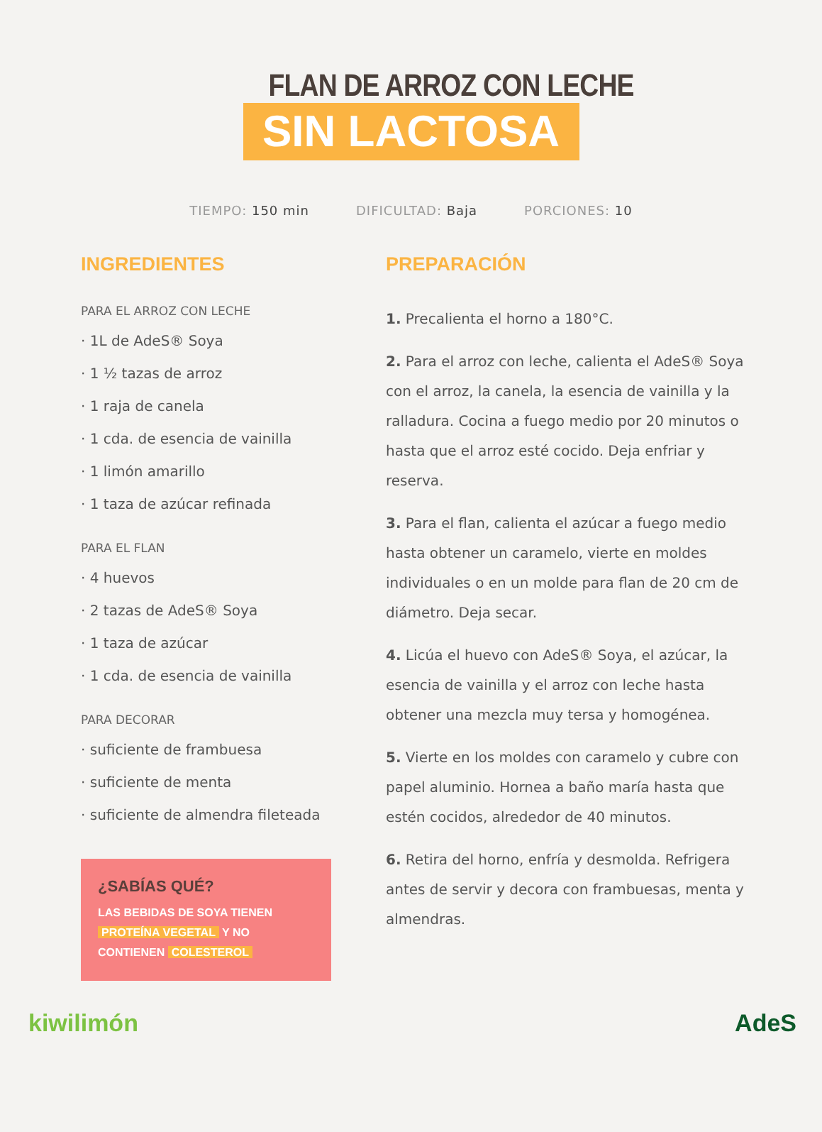FLAN DE ARROZ CON LECHE
SIN LACTOSA
TIEMPO: 150 min DIFICULTAD: Baja PORCIONES: 10
INGREDIENTES
PARA EL ARROZ CON LECHE
· 1L de AdeS® Soya
· 1 ½ tazas de arroz
· 1 raja de canela
· 1 cda. de esencia de vainilla
· 1 limón amarillo
· 1 taza de azúcar refinada
PARA EL FLAN
· 4 huevos
· 2 tazas de AdeS® Soya
· 1 taza de azúcar
· 1 cda. de esencia de vainilla
PARA DECORAR
· suficiente de frambuesa
· suficiente de menta
· suficiente de almendra fileteada
¿SABÍAS QUÉ?
LAS BEBIDAS DE SOYA TIENEN PROTEÍNA VEGETAL Y NO CONTIENEN COLESTEROL
PREPARACIÓN
1. Precalienta el horno a 180°C.
2. Para el arroz con leche, calienta el AdeS® Soya con el arroz, la canela, la esencia de vainilla y la ralladura. Cocina a fuego medio por 20 minutos o hasta que el arroz esté cocido. Deja enfriar y reserva.
3. Para el flan, calienta el azúcar a fuego medio hasta obtener un caramelo, vierte en moldes individuales o en un molde para flan de 20 cm de diámetro. Deja secar.
4. Licúa el huevo con AdeS® Soya, el azúcar, la esencia de vainilla y el arroz con leche hasta obtener una mezcla muy tersa y homogénea.
5. Vierte en los moldes con caramelo y cubre con papel aluminio. Hornea a baño maría hasta que estén cocidos, alrededor de 40 minutos.
6. Retira del horno, enfría y desmolda. Refrigera antes de servir y decora con frambuesas, menta y almendras.
kiwilimón AdeS